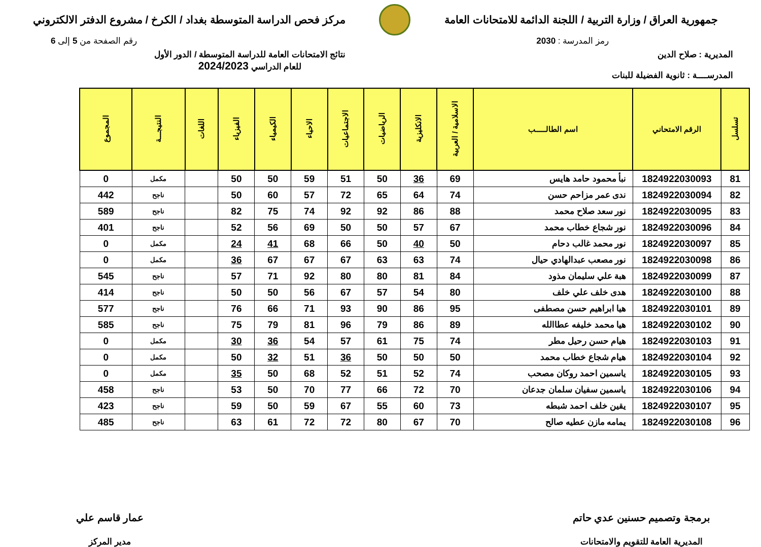جمهورية العراق / وزارة التربية / اللجنة الدائمة للامتحانات العامة
مركز فحص الدراسة المتوسطة بغداد / الكرخ / مشروع الدفتر الالكتروني
رمز المدرسة : 2030 رقم الصفحة من 5 إلى 6
المديرية : صلاح الدين
المدرســــة : ثانوية الفضيلة للبنات
نتائج الامتحانات العامة للدراسة المتوسطة / الدور الأول
للعام الدراسي 2024/2023
| تسلسل | الرقم الامتحاني | اسم الطالـــــب | الاسلامية / العربية | الانكليزية | الرياضيات | الاجتماعيات | الاحياء | الكيمياء | الفيزياء | اللغات | النتيجـــة | المجموع |
| --- | --- | --- | --- | --- | --- | --- | --- | --- | --- | --- | --- | --- |
| 81 | 1824922030093 | نبأ محمود حامد هايس | 69 | 36 | 50 | 51 | 59 | 50 | 50 | | مكمل | 0 |
| 82 | 1824922030094 | ندى عمر مزاحم حسن | 74 | 64 | 65 | 72 | 57 | 60 | 50 | | ناجح | 442 |
| 83 | 1824922030095 | نور سعد صلاح محمد | 88 | 86 | 92 | 92 | 74 | 75 | 82 | | ناجح | 589 |
| 84 | 1824922030096 | نور شجاع خطاب محمد | 67 | 57 | 50 | 50 | 69 | 56 | 52 | | ناجح | 401 |
| 85 | 1824922030097 | نور محمد غالب دحام | 50 | 40 | 50 | 66 | 68 | 41 | 24 | | مكمل | 0 |
| 86 | 1824922030098 | نور مصعب عبدالهادي حيال | 74 | 63 | 63 | 67 | 67 | 67 | 36 | | مكمل | 0 |
| 87 | 1824922030099 | هبة علي سليمان مذود | 84 | 81 | 80 | 80 | 92 | 71 | 57 | | ناجح | 545 |
| 88 | 1824922030100 | هدى خلف علي خلف | 80 | 54 | 57 | 67 | 56 | 50 | 50 | | ناجح | 414 |
| 89 | 1824922030101 | هيا ابراهيم حسن مصطفى | 95 | 86 | 90 | 93 | 71 | 66 | 76 | | ناجح | 577 |
| 90 | 1824922030102 | هيا محمد خليفه عطاالله | 89 | 86 | 79 | 96 | 81 | 79 | 75 | | ناجح | 585 |
| 91 | 1824922030103 | هيام حسن رحيل مطر | 74 | 75 | 61 | 57 | 54 | 36 | 30 | | مكمل | 0 |
| 92 | 1824922030104 | هيام شجاع خطاب محمد | 50 | 50 | 50 | 36 | 51 | 32 | 50 | | مكمل | 0 |
| 93 | 1824922030105 | ياسمين احمد روكان مصحب | 74 | 52 | 51 | 52 | 68 | 50 | 35 | | مكمل | 0 |
| 94 | 1824922030106 | ياسمين سفيان سلمان جدعان | 70 | 72 | 66 | 77 | 70 | 50 | 53 | | ناجح | 458 |
| 95 | 1824922030107 | يقين خلف احمد شبطه | 73 | 60 | 55 | 67 | 59 | 50 | 59 | | ناجح | 423 |
| 96 | 1824922030108 | يمامه مازن عطيه صالح | 70 | 67 | 80 | 72 | 72 | 61 | 63 | | ناجح | 485 |
برمجة وتصميم حسنين عدي حاتم
المديرية العامة للتقويم والامتحانات
عمار قاسم علي
مدير المركز